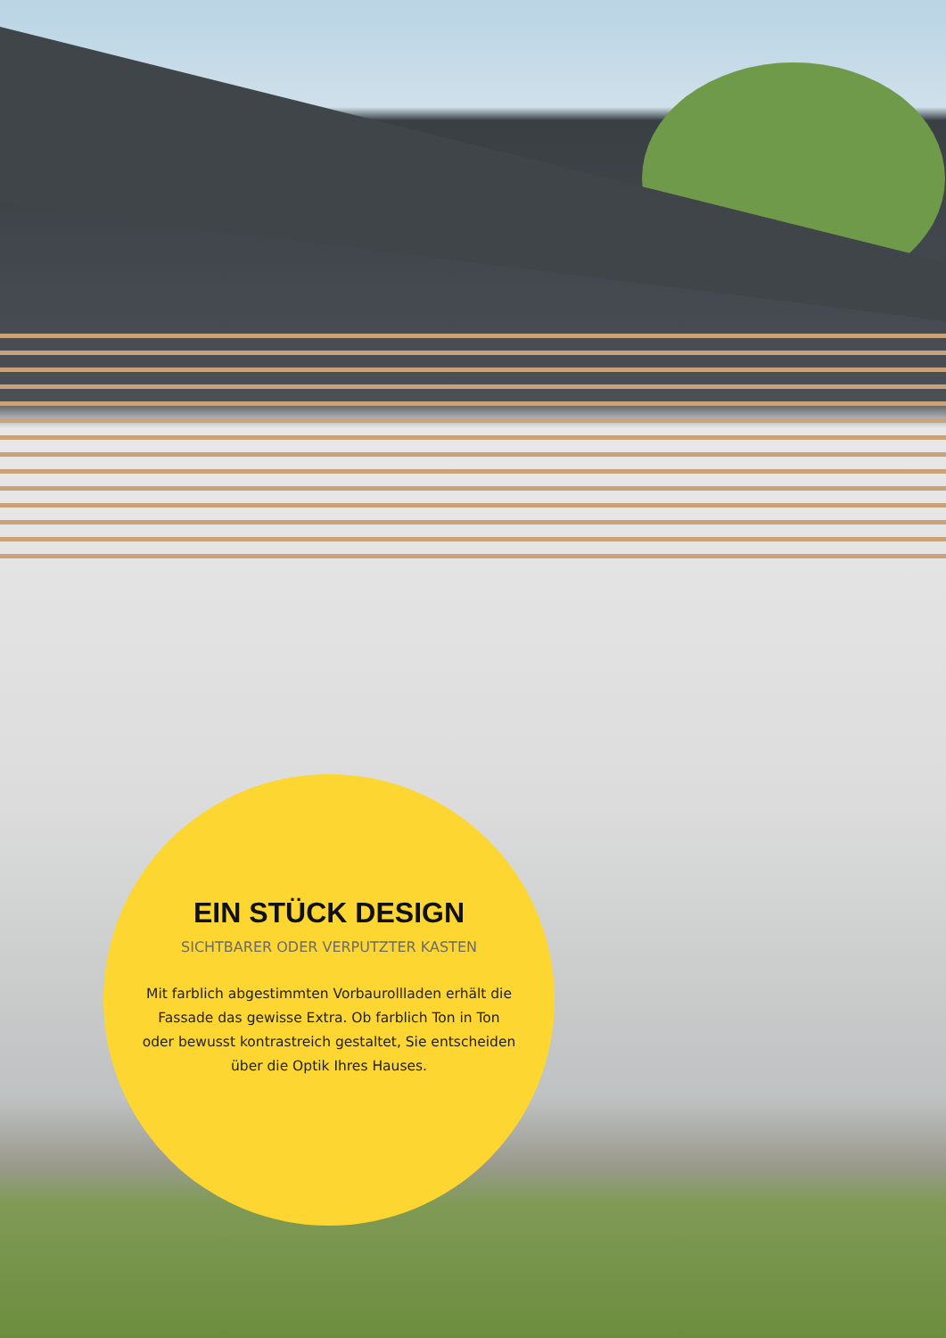EIN STÜCK DESIGN
SICHTBARER ODER VERPUTZTER KASTEN
Mit farblich abgestimmten Vorbaurollladen erhält die Fassade das gewisse Extra. Ob farblich Ton in Ton oder bewusst kontrastreich gestaltet, Sie entscheiden über die Optik Ihres Hauses.